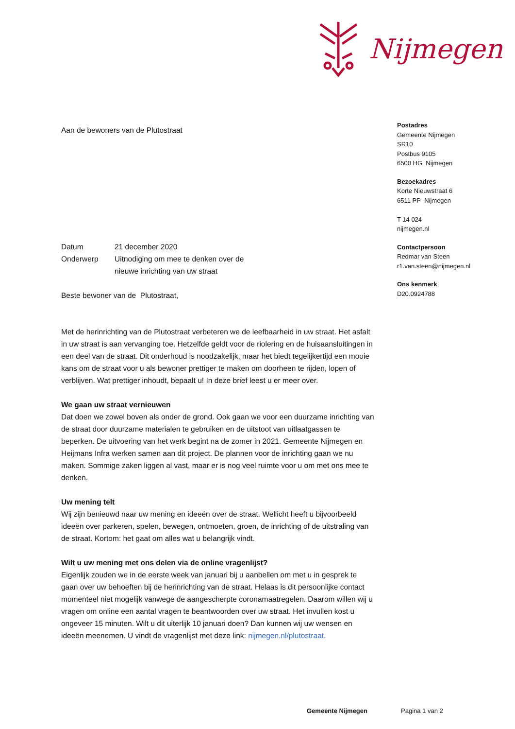Nijmegen
Postadres
Gemeente Nijmegen
SR10
Postbus 9105
6500 HG Nijmegen
Bezoekadres
Korte Nieuwstraat 6
6511 PP Nijmegen
T 14 024
nijmegen.nl
Contactpersoon
Redmar van Steen
r1.van.steen@nijmegen.nl
Ons kenmerk
D20.0924788
Aan de bewoners van de Plutostraat
| Datum | 21 december 2020 |
| Onderwerp | Uitnodiging om mee te denken over de nieuwe inrichting van uw straat |
Beste bewoner van de Plutostraat,
Met de herinrichting van de Plutostraat verbeteren we de leefbaarheid in uw straat. Het asfalt in uw straat is aan vervanging toe. Hetzelfde geldt voor de riolering en de huisaansluitingen in een deel van de straat. Dit onderhoud is noodzakelijk, maar het biedt tegelijkertijd een mooie kans om de straat voor u als bewoner prettiger te maken om doorheen te rijden, lopen of verblijven. Wat prettiger inhoudt, bepaalt u! In deze brief leest u er meer over.
We gaan uw straat vernieuwen
Dat doen we zowel boven als onder de grond. Ook gaan we voor een duurzame inrichting van de straat door duurzame materialen te gebruiken en de uitstoot van uitlaatgassen te beperken. De uitvoering van het werk begint na de zomer in 2021. Gemeente Nijmegen en Heijmans Infra werken samen aan dit project. De plannen voor de inrichting gaan we nu maken. Sommige zaken liggen al vast, maar er is nog veel ruimte voor u om met ons mee te denken.
Uw mening telt
Wij zijn benieuwd naar uw mening en ideeën over de straat. Wellicht heeft u bijvoorbeeld ideeën over parkeren, spelen, bewegen, ontmoeten, groen, de inrichting of de uitstraling van de straat. Kortom: het gaat om alles wat u belangrijk vindt.
Wilt u uw mening met ons delen via de online vragenlijst?
Eigenlijk zouden we in de eerste week van januari bij u aanbellen om met u in gesprek te gaan over uw behoeften bij de herinrichting van de straat. Helaas is dit persoonlijke contact momenteel niet mogelijk vanwege de aangescherpte coronamaatregelen. Daarom willen wij u vragen om online een aantal vragen te beantwoorden over uw straat. Het invullen kost u ongeveer 15 minuten. Wilt u dit uiterlijk 10 januari doen? Dan kunnen wij uw wensen en ideeën meenemen. U vindt de vragenlijst met deze link: nijmegen.nl/plutostraat.
Gemeente Nijmegen Pagina 1 van 2